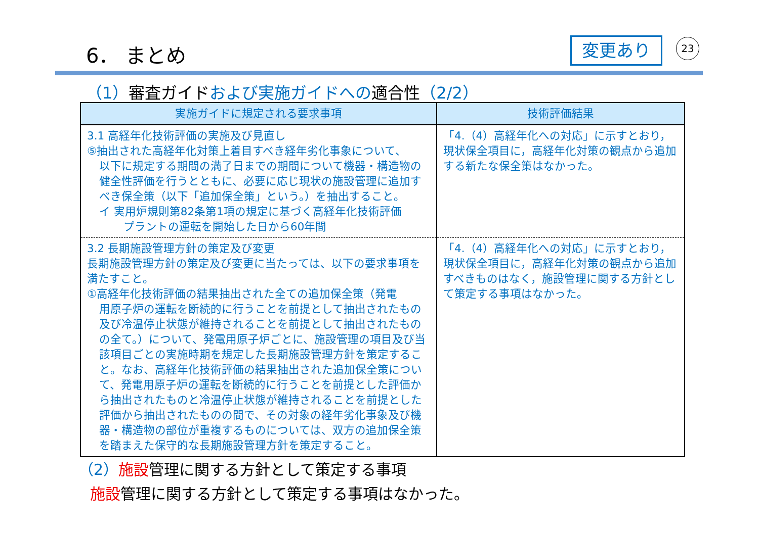6． まとめ 変更あり 23
（1）審査ガイドおよび実施ガイドへの適合性（2/2）
| 実施ガイドに規定される要求事項 | 技術評価結果 |
| --- | --- |
| 3.1 高経年化技術評価の実施及び見直し ⑤抽出された高経年化対策上着目すべき経年劣化事象について、 以下に規定する期間の満了日までの期間について機器・構造物の健全性評価を行うとともに、必要に応じ現状の施設管理に追加すべき保全策（以下「追加保全策」という。）を抽出すること。 イ 実用炉規則第82条第1項の規定に基づく高経年化技術評価 プラントの運転を開始した日から60年間 | 「4.（4）高経年化への対応」に示すとおり，現状保全項目に，高経年化対策の観点から追加する新たな保全策はなかった。 |
| 3.2 長期施設管理方針の策定及び変更 長期施設管理方針の策定及び変更に当たっては、以下の要求事項を満たすこと。 ①高経年化技術評価の結果抽出された全ての追加保全策（発電 用原子炉の運転を断続的に行うことを前提として抽出されたもの及び冷温停止状態が維持されることを前提として抽出されたものの全て。）について、発電用原子炉ごとに、施設管理の項目及び当該項目ごとの実施時期を規定した長期施設管理方針を策定すること。なお、高経年化技術評価の結果抽出された追加保全策について、発電用原子炉の運転を断続的に行うことを前提とした評価から抽出されたものと冷温停止状態が維持されることを前提とした評価から抽出されたものの間で、その対象の経年劣化事象及び機器・構造物の部位が重複するものについては、双方の追加保全策を踏まえた保守的な長期施設管理方針を策定すること。 | 「4.（4）高経年化への対応」に示すとおり，現状保全項目に，高経年化対策の観点から追加すべきものはなく，施設管理に関する方針として策定する事項はなかった。 |
（2）施設管理に関する方針として策定する事項
施設管理に関する方針として策定する事項はなかった。